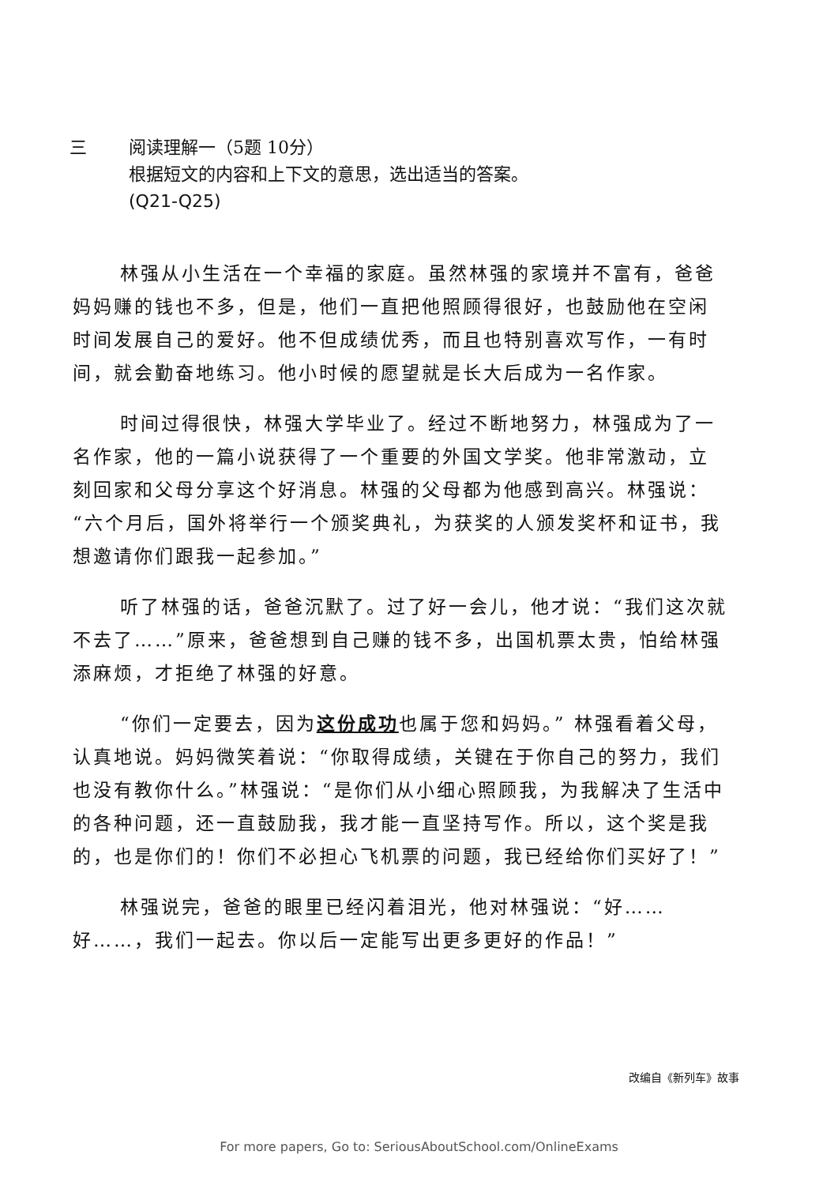三 阅读理解一（5题 10分）
根据短文的内容和上下文的意思，选出适当的答案。
(Q21-Q25)
林强从小生活在一个幸福的家庭。虽然林强的家境并不富有，爸爸妈妈赚的钱也不多，但是，他们一直把他照顾得很好，也鼓励他在空闲时间发展自己的爱好。他不但成绩优秀，而且也特别喜欢写作，一有时间，就会勤奋地练习。他小时候的愿望就是长大后成为一名作家。
时间过得很快，林强大学毕业了。经过不断地努力，林强成为了一名作家，他的一篇小说获得了一个重要的外国文学奖。他非常激动，立刻回家和父母分享这个好消息。林强的父母都为他感到高兴。林强说：“六个月后，国外将举行一个颁奖典礼，为获奖的人颁发奖杯和证书，我想邀请你们跟我一起参加。”
听了林强的话，爸爸沉默了。过了好一会儿，他才说：“我们这次就不去了……”原来，爸爸想到自己赚的钱不多，出国机票太贵，怕给林强添麻烦，才拒绝了林强的好意。
“你们一定要去，因为这份成功也属于您和妈妈。” 林强看着父母，认真地说。妈妈微笑着说：“你取得成绩，关键在于你自己的努力，我们也没有教你什么。”林强说：“是你们从小细心照顾我，为我解决了生活中的各种问题，还一直鼓励我，我才能一直坚持写作。所以，这个奖是我的，也是你们的！你们不必担心飞机票的问题，我已经给你们买好了！”
林强说完，爸爸的眼里已经闪着泪光，他对林强说：“好……好……，我们一起去。你以后一定能写出更多更好的作品！”
改编自《新列车》故事
For more papers, Go to: SeriousAboutSchool.com/OnlineExams